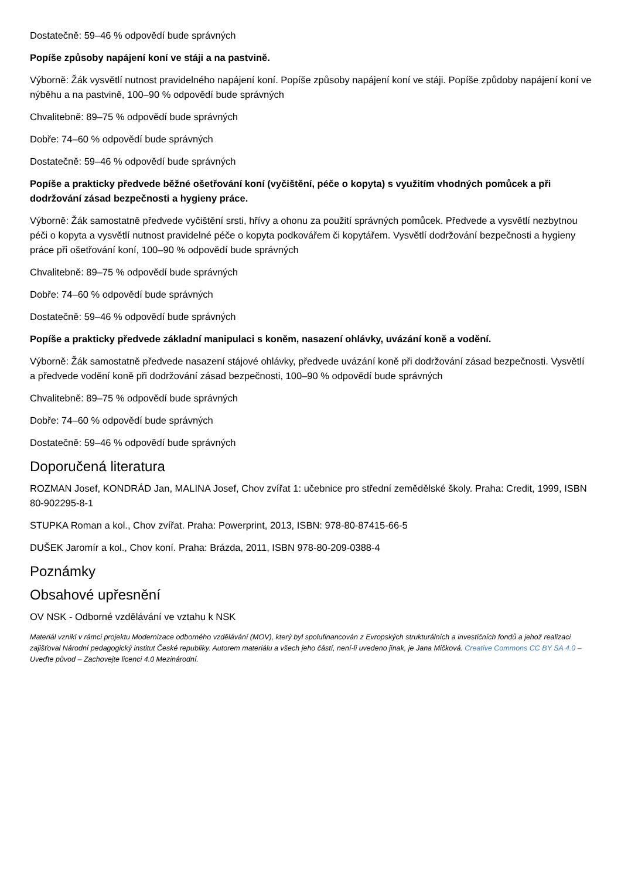Dostatečně: 59–46 % odpovědí bude správných
Popíše způsoby napájení koní ve stáji a na pastvině.
Výborně: Žák vysvětlí nutnost pravidelného napájení koní. Popíše způsoby napájení koní ve stáji. Popíše způdoby napájení koní ve nýběhu a na pastvině, 100–90 % odpovědí bude správných
Chvalitebně: 89–75 % odpovědí bude správných
Dobře: 74–60 % odpovědí bude správných
Dostatečně: 59–46 % odpovědí bude správných
Popíše a prakticky předvede běžné ošetřování koní (vyčištění, péče o kopyta) s využitím vhodných pomůcek a při dodržování zásad bezpečnosti a hygieny práce.
Výborně: Žák samostatně předvede vyčištění srsti, hřívy a ohonu za použití správných pomůcek. Předvede a vysvětlí nezbytnou péči o kopyta a vysvětlí nutnost pravidelné péče o kopyta podkovářem či kopytářem. Vysvětlí dodržování bezpečnosti a hygieny práce při ošetřování koní, 100–90 % odpovědí bude správných
Chvalitebně: 89–75 % odpovědí bude správných
Dobře: 74–60 % odpovědí bude správných
Dostatečně: 59–46 % odpovědí bude správných
Popíše a prakticky předvede základní manipulaci s koněm, nasazení ohlávky, uvázání koně a vodění.
Výborně: Žák samostatně předvede nasazení stájové ohlávky, předvede uvázání koně při dodržování zásad bezpečnosti. Vysvětlí a předvede vodění koně při dodržování zásad bezpečnosti, 100–90 % odpovědí bude správných
Chvalitebně: 89–75 % odpovědí bude správných
Dobře: 74–60 % odpovědí bude správných
Dostatečně: 59–46 % odpovědí bude správných
Doporučená literatura
ROZMAN Josef, KONDRÁD Jan, MALINA Josef, Chov zvířat 1: učebnice pro střední zemědělské školy. Praha: Credit, 1999, ISBN 80-902295-8-1
STUPKA Roman a kol., Chov zvířat. Praha: Powerprint, 2013, ISBN: 978-80-87415-66-5
DUŠEK Jaromír a kol., Chov koní. Praha: Brázda, 2011, ISBN 978-80-209-0388-4
Poznámky
Obsahové upřesnění
OV NSK - Odborné vzdělávání ve vztahu k NSK
Materiál vznikl v rámci projektu Modernizace odborného vzdělávání (MOV), který byl spolufinancován z Evropských strukturálních a investičních fondů a jehož realizaci zajišťoval Národní pedagogický institut České republiky. Autorem materiálu a všech jeho částí, není-li uvedeno jinak, je Jana Mičková. Creative Commons CC BY SA 4.0 – Uveďte původ – Zachovejte licenci 4.0 Mezinárodní.